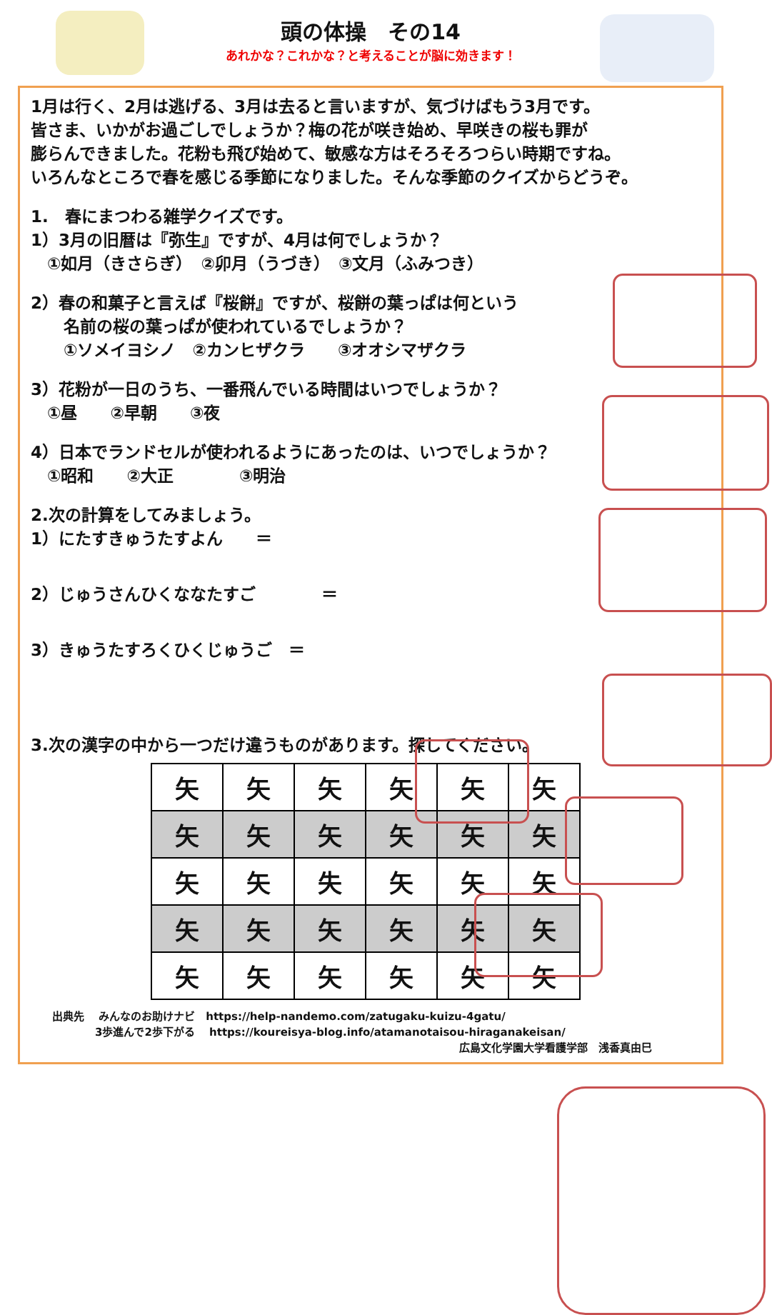頭の体操　その14
あれかな？これかな？と考えることが脳に効きます！
1月は行く、2月は逃げる、3月は去ると言いますが、気づけばもう3月です。
皆さま、いかがお過ごしでしょうか？梅の花が咲き始め、早咲きの桜も罪が
膨らんできました。花粉も飛び始めて、敏感な方はそろそろつらい時期ですね。
いろんなところで春を感じる季節になりました。そんな季節のクイズからどうぞ。
1.　春にまつわる雑学クイズです。
1）3月の旧暦は『弥生』ですが、4月は何でしょうか？
　①如月（きさらぎ）　②卯月（うづき）　③文月（ふみつき）
2）春の和菓子と言えば『桜餅』ですが、桜餅の葉っぱは何という
　　名前の桜の葉っぱが使われているでしょうか？
　　①ソメイヨシノ　②カンヒザクラ　　③オオシマザクラ
3）花粉が一日のうち、一番飛んでいる時間はいつでしょうか？
　①昼　　②早朝　　③夜
4）日本でランドセルが使われるようにあったのは、いつでしょうか？
　①昭和　　②大正　　　　③明治
2.次の計算をしてみましょう。
1）にたすきゅうたすよん　　＝
2）じゅうさんひくななたすご　　　　＝
3）きゅうたすろくひくじゅうご　＝
3.次の漢字の中から一つだけ違うものがあります。探してください。
| 矢 | 矢 | 矢 | 矢 | 矢 | 矢 |
| 矢 | 矢 | 矢 | 矢 | 矢 | 矢 |
| 矢 | 矢 | 失 | 矢 | 矢 | 矢 |
| 矢 | 矢 | 矢 | 矢 | 矢 | 矢 |
| 矢 | 矢 | 矢 | 矢 | 矢 | 矢 |
　　出典先　 みんなのお助けナビ　https://help-nandemo.com/zatugaku-kuizu-4gatu/
　　　　　　3歩進んで2歩下がる　 https://koureisya-blog.info/atamanotaisou-hiraganakeisan/
広島文化学園大学看護学部　浅香真由巳